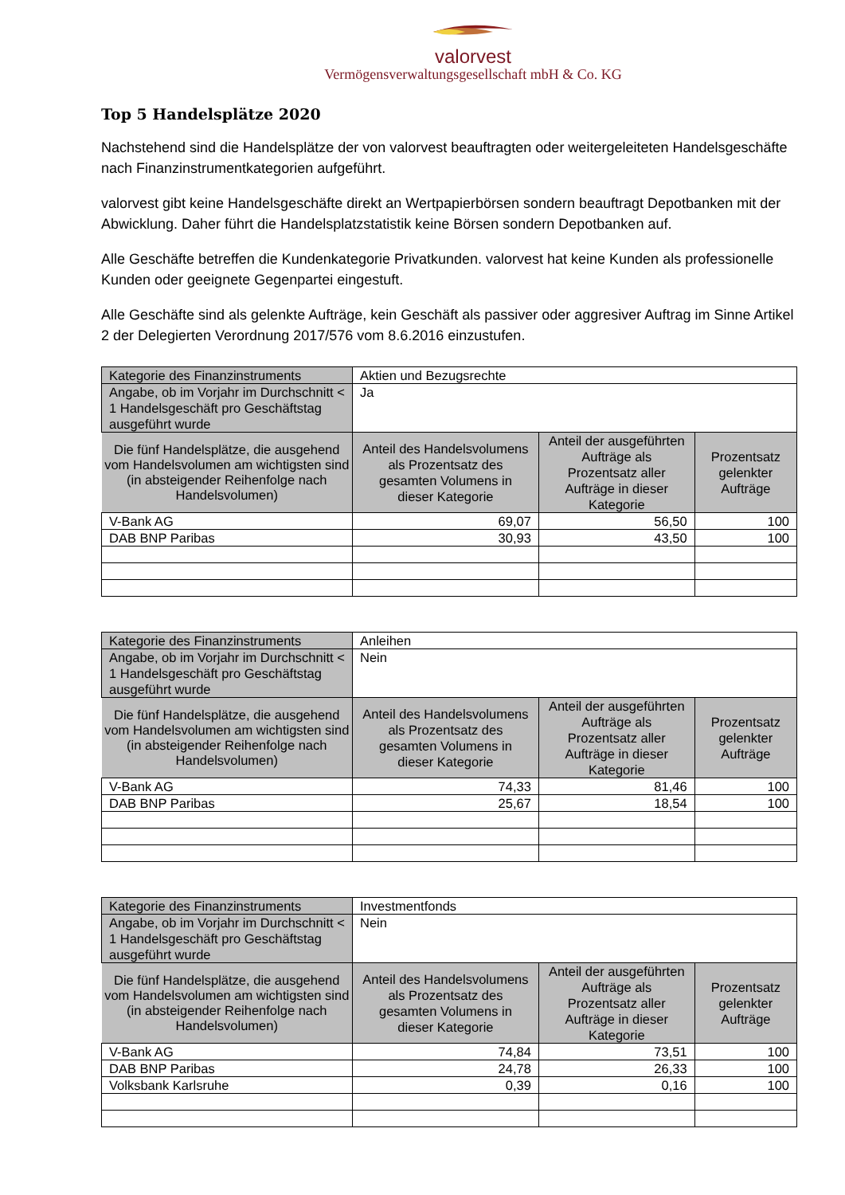valorvest
Vermögensverwaltungsgesellschaft mbH & Co. KG
Top 5 Handelsplätze 2020
Nachstehend sind die Handelsplätze der von valorvest beauftragten oder weitergeleiteten Handelsgeschäfte nach Finanzinstrumentkategorien aufgeführt.
valorvest gibt keine Handelsgeschäfte direkt an Wertpapierbörsen sondern beauftragt Depotbanken mit der Abwicklung. Daher führt die Handelsplatzstatistik keine Börsen sondern Depotbanken auf.
Alle Geschäfte betreffen die Kundenkategorie Privatkunden. valorvest hat keine Kunden als professionelle Kunden oder geeignete Gegenpartei eingestuft.
Alle Geschäfte sind als gelenkte Aufträge, kein Geschäft als passiver oder aggresiver Auftrag im Sinne Artikel 2 der Delegierten Verordnung 2017/576 vom 8.6.2016 einzustufen.
| Kategorie des Finanzinstruments | Aktien und Bezugsrechte | | |
| Angabe, ob im Vorjahr im Durchschnitt < 1 Handelsgeschäft pro Geschäftstag ausgeführt wurde | Ja | | |
| Die fünf Handelsplätze, die ausgehend vom Handelsvolumen am wichtigsten sind (in absteigender Reihenfolge nach Handelsvolumen) | Anteil des Handelsvolumens als Prozentsatz des gesamten Volumens in dieser Kategorie | Anteil der ausgeführten Aufträge als Prozentsatz aller Aufträge in dieser Kategorie | Prozentsatz gelenkter Aufträge |
| V-Bank AG | 69,07 | 56,50 | 100 |
| DAB BNP Paribas | 30,93 | 43,50 | 100 |
| Kategorie des Finanzinstruments | Anleihen | | |
| Angabe, ob im Vorjahr im Durchschnitt < 1 Handelsgeschäft pro Geschäftstag ausgeführt wurde | Nein | | |
| Die fünf Handelsplätze, die ausgehend vom Handelsvolumen am wichtigsten sind (in absteigender Reihenfolge nach Handelsvolumen) | Anteil des Handelsvolumens als Prozentsatz des gesamten Volumens in dieser Kategorie | Anteil der ausgeführten Aufträge als Prozentsatz aller Aufträge in dieser Kategorie | Prozentsatz gelenkter Aufträge |
| V-Bank AG | 74,33 | 81,46 | 100 |
| DAB BNP Paribas | 25,67 | 18,54 | 100 |
| Kategorie des Finanzinstruments | Investmentfonds | | |
| Angabe, ob im Vorjahr im Durchschnitt < 1 Handelsgeschäft pro Geschäftstag ausgeführt wurde | Nein | | |
| Die fünf Handelsplätze, die ausgehend vom Handelsvolumen am wichtigsten sind (in absteigender Reihenfolge nach Handelsvolumen) | Anteil des Handelsvolumens als Prozentsatz des gesamten Volumens in dieser Kategorie | Anteil der ausgeführten Aufträge als Prozentsatz aller Aufträge in dieser Kategorie | Prozentsatz gelenkter Aufträge |
| V-Bank AG | 74,84 | 73,51 | 100 |
| DAB BNP Paribas | 24,78 | 26,33 | 100 |
| Volksbank Karlsruhe | 0,39 | 0,16 | 100 |